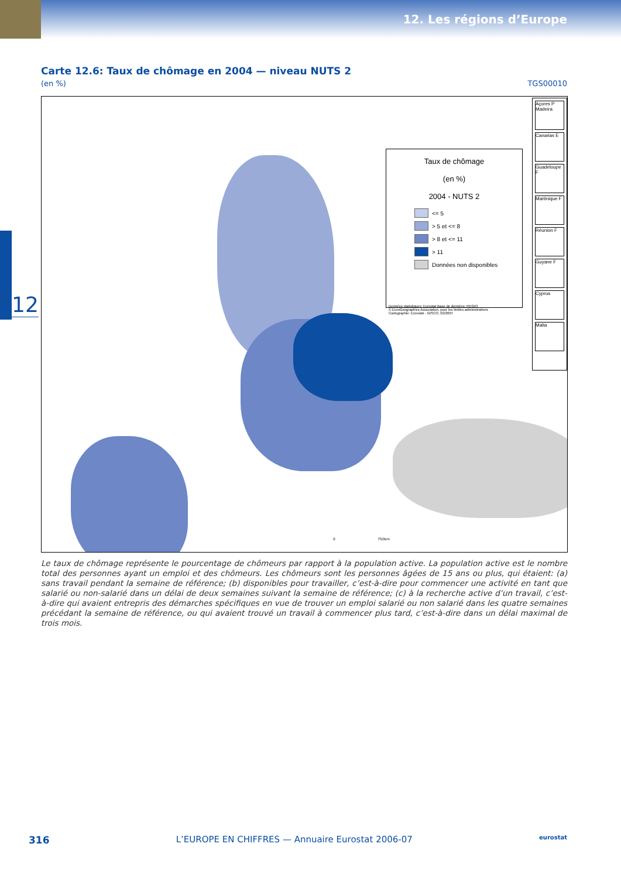12. Les régions d’Europe
12
Carte 12.6: Taux de chômage en 2004 — niveau NUTS 2
(en %) TGS00010
Taux de chômage
(en %)
2004 - NUTS 2
<= 5
> 5 et <= 8
> 8 et <= 11
> 11
Données non disponibles
Données statistiques: Eurostat Base de données: REGIO
© EuroGeographics Association, pour les limites administratives
Cartographie: Eurostat - GISCO, 02/2007
Açores P Madeira
Canarias E
Guadeloupe F
Martinique F
Réunion F
Guyane F
Cyprus
Malta
0 750km
Le taux de chômage représente le pourcentage de chômeurs par rapport à la population active. La population active est le nombre total des personnes ayant un emploi et des chômeurs. Les chômeurs sont les personnes âgées de 15 ans ou plus, qui étaient: (a) sans travail pendant la semaine de référence; (b) disponibles pour travailler, c’est-à-dire pour commencer une activité en tant que salarié ou non-salarié dans un délai de deux semaines suivant la semaine de référence; (c) à la recherche active d’un travail, c’est-à-dire qui avaient entrepris des démarches spécifiques en vue de trouver un emploi salarié ou non salarié dans les quatre semaines précédant la semaine de référence, ou qui avaient trouvé un travail à commencer plus tard, c’est-à-dire dans un délai maximal de trois mois.
316 L’EUROPE EN CHIFFRES — Annuaire Eurostat 2006-07 eurostat